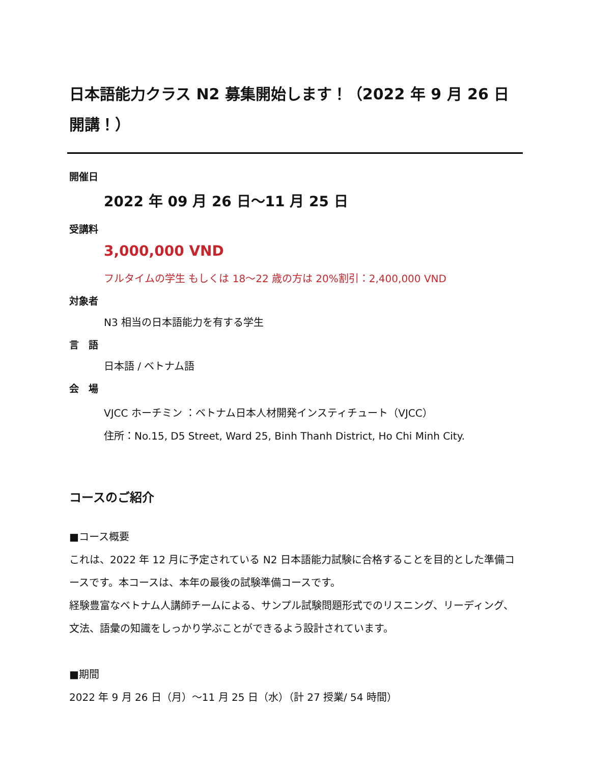日本語能力クラス N2 募集開始します！（2022 年 9 月 26 日開講！）
開催日
2022 年 09 月 26 日～11 月 25 日
受講料
3,000,000 VND
フルタイムの学生 もしくは 18～22 歳の方は 20%割引：2,400,000 VND
対象者
N3 相当の日本語能力を有する学生
言　語
日本語 / ベトナム語
会　場
VJCC ホーチミン ：ベトナム日本人材開発インスティチュート（VJCC）
住所：No.15, D5 Street, Ward 25, Binh Thanh District, Ho Chi Minh City.
コースのご紹介
■コース概要
これは、2022 年 12 月に予定されている N2 日本語能力試験に合格することを目的とした準備コースです。本コースは、本年の最後の試験準備コースです。
経験豊富なベトナム人講師チームによる、サンプル試験問題形式でのリスニング、リーディング、文法、語彙の知識をしっかり学ぶことができるよう設計されています。
■期間
2022 年 9 月 26 日（月）～11 月 25 日（水）（計 27 授業/ 54 時間）